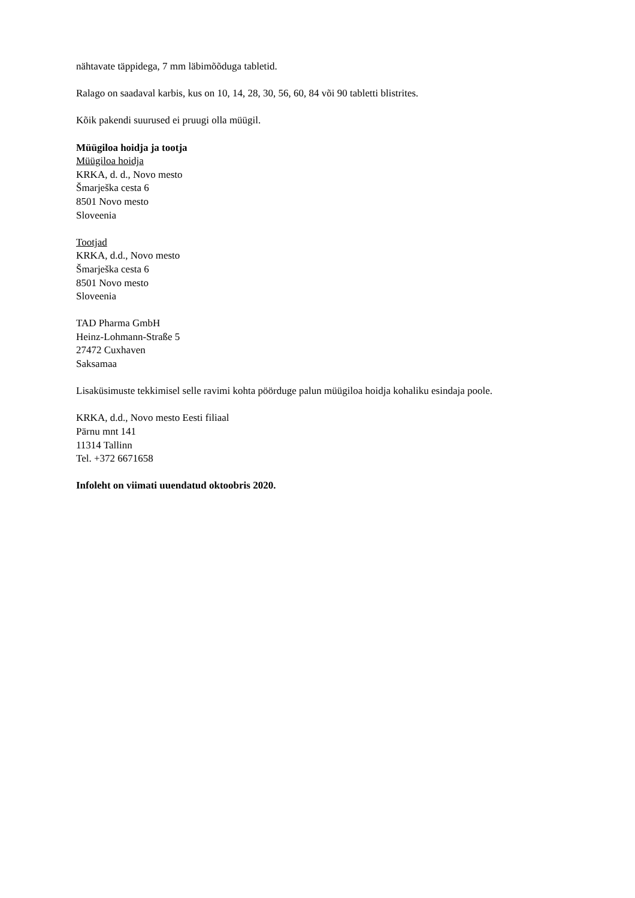nähtavate täppidega, 7 mm läbimõõduga tabletid.
Ralago on saadaval karbis, kus on 10, 14, 28, 30, 56, 60, 84 või 90 tabletti blistrites.
Kõik pakendi suurused ei pruugi olla müügil.
Müügiloa hoidja ja tootja
Müügiloa hoidja
KRKA, d. d., Novo mesto
Šmarješka cesta 6
8501 Novo mesto
Sloveenia
Tootjad
KRKA, d.d., Novo mesto
Šmarješka cesta 6
8501 Novo mesto
Sloveenia
TAD Pharma GmbH
Heinz-Lohmann-Straße 5
27472 Cuxhaven
Saksamaa
Lisaküsimuste tekkimisel selle ravimi kohta pöörduge palun müügiloa hoidja kohaliku esindaja poole.
KRKA, d.d., Novo mesto Eesti filiaal
Pärnu mnt 141
11314 Tallinn
Tel. +372 6671658
Infoleht on viimati uuendatud oktoobris 2020.